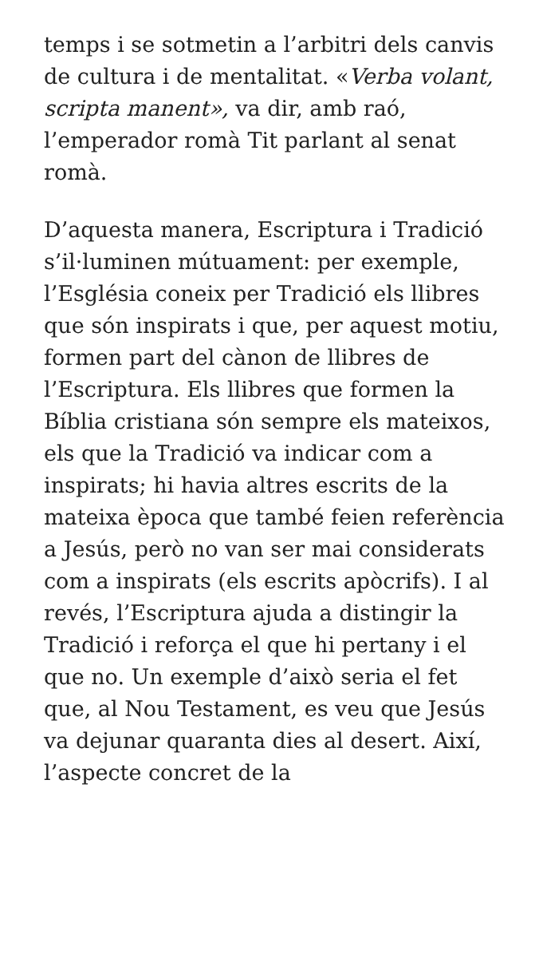temps i se sotmetin a l’arbitri dels canvis de cultura i de mentalitat. «Verba volant, scripta manent», va dir, amb raó, l’emperador romà Tit parlant al senat romà.
D’aquesta manera, Escriptura i Tradició s’il·luminen mútuament: per exemple, l’Església coneix per Tradició els llibres que són inspirats i que, per aquest motiu, formen part del cànon de llibres de l’Escriptura. Els llibres que formen la Bíblia cristiana són sempre els mateixos, els que la Tradició va indicar com a inspirats; hi havia altres escrits de la mateixa època que també feien referència a Jesús, però no van ser mai considerats com a inspirats (els escrits apòcrifs). I al revés, l’Escriptura ajuda a distingir la Tradició i reforça el que hi pertany i el que no. Un exemple d’això seria el fet que, al Nou Testament, es veu que Jesús va dejunar quaranta dies al desert. Així, l’aspecte concret de la